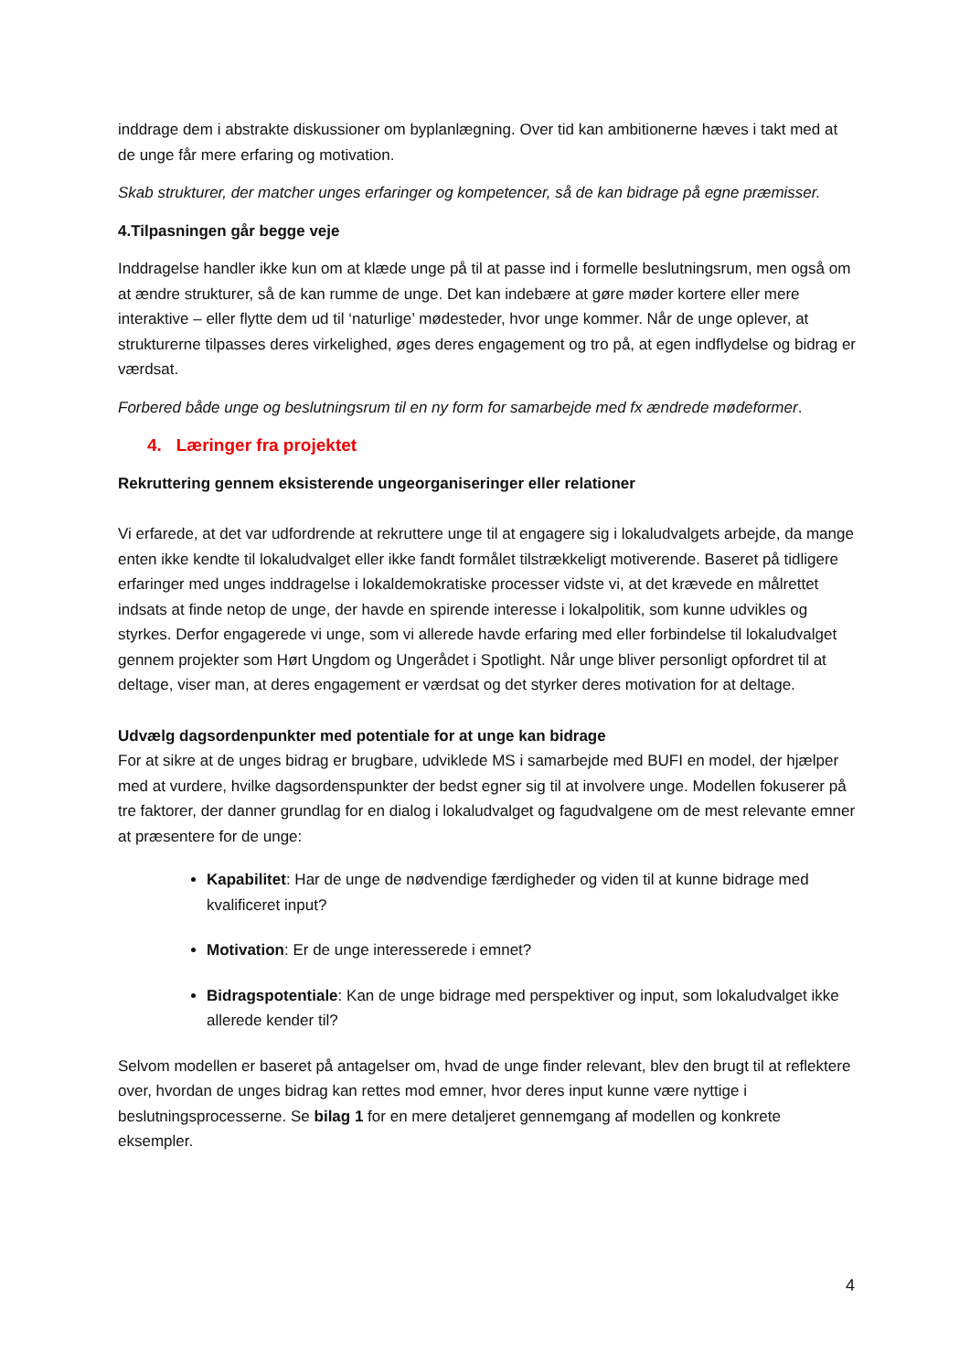inddrage dem i abstrakte diskussioner om byplanlægning. Over tid kan ambitionerne hæves i takt med at de unge får mere erfaring og motivation.
Skab strukturer, der matcher unges erfaringer og kompetencer, så de kan bidrage på egne præmisser.
4.Tilpasningen går begge veje
Inddragelse handler ikke kun om at klæde unge på til at passe ind i formelle beslutningsrum, men også om at ændre strukturer, så de kan rumme de unge. Det kan indebære at gøre møder kortere eller mere interaktive – eller flytte dem ud til ‘naturlige’ mødesteder, hvor unge kommer. Når de unge oplever, at strukturerne tilpasses deres virkelighed, øges deres engagement og tro på, at egen indflydelse og bidrag er værdsat.
Forbered både unge og beslutningsrum til en ny form for samarbejde med fx ændrede mødeformer.
4. Læringer fra projektet
Rekruttering gennem eksisterende ungeorganiseringer eller relationer
Vi erfarede, at det var udfordrende at rekruttere unge til at engagere sig i lokaludvalgets arbejde, da mange enten ikke kendte til lokaludvalget eller ikke fandt formålet tilstrækkeligt motiverende. Baseret på tidligere erfaringer med unges inddragelse i lokaldemokratiske processer vidste vi, at det krævede en målrettet indsats at finde netop de unge, der havde en spirende interesse i lokalpolitik, som kunne udvikles og styrkes. Derfor engagerede vi unge, som vi allerede havde erfaring med eller forbindelse til lokaludvalget gennem projekter som Hørt Ungdom og Ungerådet i Spotlight. Når unge bliver personligt opfordret til at deltage, viser man, at deres engagement er værdsat og det styrker deres motivation for at deltage.
Udvælg dagsordenpunkter med potentiale for at unge kan bidrage
For at sikre at de unges bidrag er brugbare, udviklede MS i samarbejde med BUFI en model, der hjælper med at vurdere, hvilke dagsordenspunkter der bedst egner sig til at involvere unge. Modellen fokuserer på tre faktorer, der danner grundlag for en dialog i lokaludvalget og fagudvalgene om de mest relevante emner at præsentere for de unge:
Kapabilitet: Har de unge de nødvendige færdigheder og viden til at kunne bidrage med kvalificeret input?
Motivation: Er de unge interesserede i emnet?
Bidragspotentiale: Kan de unge bidrage med perspektiver og input, som lokaludvalget ikke allerede kender til?
Selvom modellen er baseret på antagelser om, hvad de unge finder relevant, blev den brugt til at reflektere over, hvordan de unges bidrag kan rettes mod emner, hvor deres input kunne være nyttige i beslutningsprocesserne. Se bilag 1 for en mere detaljeret gennemgang af modellen og konkrete eksempler.
4